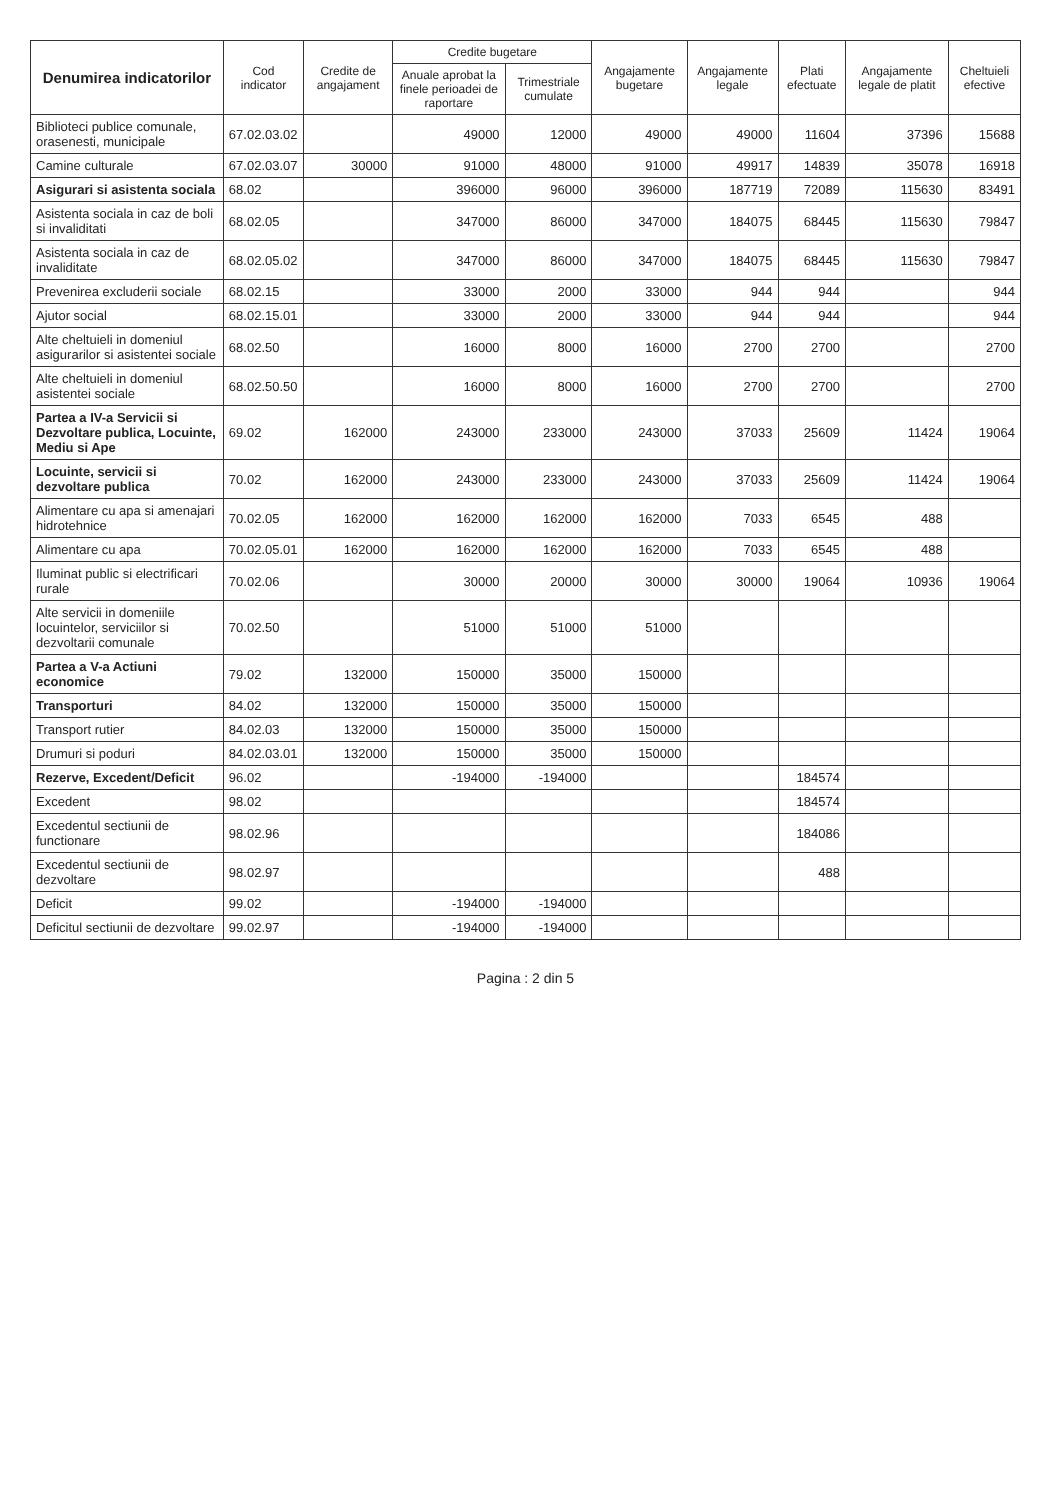| Denumirea indicatorilor | Cod indicator | Credite de angajament | Credite bugetare | | Angajamente bugetare | Angajamente legale | Plati efectuate | Angajamente legale de platit | Cheltuieli efective |
| --- | --- | --- | --- | --- | --- | --- | --- | --- | --- |
| | | | Anuale aprobat la finele perioadei de raportare | Trimestriale cumulate | | | | | |
| Biblioteci publice comunale, orasenesti, municipale | 67.02.03.02 | | 49000 | 12000 | 49000 | 49000 | 11604 | 37396 | 15688 |
| Camine culturale | 67.02.03.07 | 30000 | 91000 | 48000 | 91000 | 49917 | 14839 | 35078 | 16918 |
| Asigurari si asistenta sociala | 68.02 | | 396000 | 96000 | 396000 | 187719 | 72089 | 115630 | 83491 |
| Asistenta sociala in caz de boli si invaliditati | 68.02.05 | | 347000 | 86000 | 347000 | 184075 | 68445 | 115630 | 79847 |
| Asistenta sociala in caz de invaliditate | 68.02.05.02 | | 347000 | 86000 | 347000 | 184075 | 68445 | 115630 | 79847 |
| Prevenirea excluderii sociale | 68.02.15 | | 33000 | 2000 | 33000 | 944 | 944 | | 944 |
| Ajutor social | 68.02.15.01 | | 33000 | 2000 | 33000 | 944 | 944 | | 944 |
| Alte cheltuieli in domeniul asigurarilor si asistentei sociale | 68.02.50 | | 16000 | 8000 | 16000 | 2700 | 2700 | | 2700 |
| Alte cheltuieli in domeniul asistentei sociale | 68.02.50.50 | | 16000 | 8000 | 16000 | 2700 | 2700 | | 2700 |
| Partea a IV-a Servicii si Dezvoltare publica, Locuinte, Mediu si Ape | 69.02 | 162000 | 243000 | 233000 | 243000 | 37033 | 25609 | 11424 | 19064 |
| Locuinte, servicii si dezvoltare publica | 70.02 | 162000 | 243000 | 233000 | 243000 | 37033 | 25609 | 11424 | 19064 |
| Alimentare cu apa si amenajari hidrotehnice | 70.02.05 | 162000 | 162000 | 162000 | 162000 | 7033 | 6545 | 488 | |
| Alimentare cu apa | 70.02.05.01 | 162000 | 162000 | 162000 | 162000 | 7033 | 6545 | 488 | |
| Iluminat public si electrificari rurale | 70.02.06 | | 30000 | 20000 | 30000 | 30000 | 19064 | 10936 | 19064 |
| Alte servicii in domeniile locuintelor, serviciilor si dezvoltarii comunale | 70.02.50 | | 51000 | 51000 | 51000 | | | | |
| Partea a V-a Actiuni economice | 79.02 | 132000 | 150000 | 35000 | 150000 | | | | |
| Transporturi | 84.02 | 132000 | 150000 | 35000 | 150000 | | | | |
| Transport rutier | 84.02.03 | 132000 | 150000 | 35000 | 150000 | | | | |
| Drumuri si poduri | 84.02.03.01 | 132000 | 150000 | 35000 | 150000 | | | | |
| Rezerve, Excedent/Deficit | 96.02 | | -194000 | -194000 | | | 184574 | | |
| Excedent | 98.02 | | | | | | 184574 | | |
| Excedentul sectiunii de functionare | 98.02.96 | | | | | | 184086 | | |
| Excedentul sectiunii de dezvoltare | 98.02.97 | | | | | | 488 | | |
| Deficit | 99.02 | | -194000 | -194000 | | | | | |
| Deficitul sectiunii de dezvoltare | 99.02.97 | | -194000 | -194000 | | | | | |
Pagina : 2 din 5